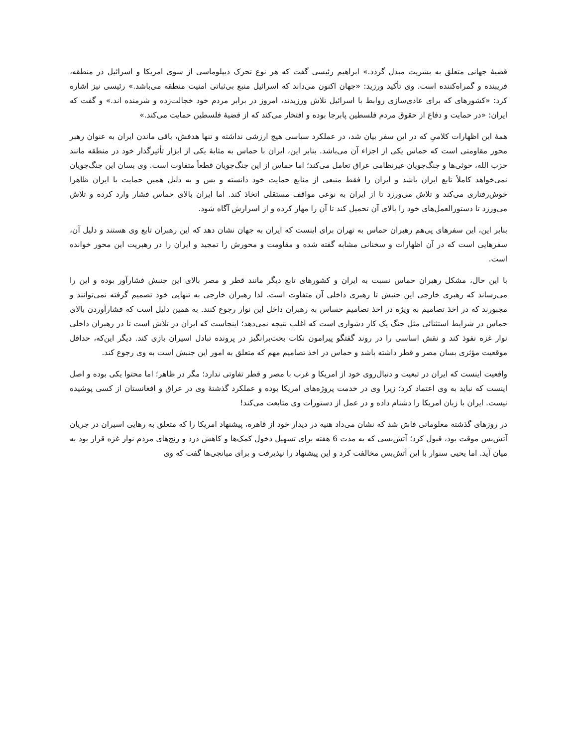قضیهٔ جهانی متعلق به بشریت مبدل گردد.» ابراهیم رئیسی گفت که هر نوع تحرک دیپلوماسی از سوی امریکا و اسرائیل در منطقه، فریبنده و گمراه‌کننده است. وی تأکید ورزید: «جهان اکنون می‌داند که اسرائیل منبع بی‌ثباتی امنیت منطقه می‌باشد.» رئیسی نیز اشاره کرد: «کشورهای که برای عادی‌سازی روابط با اسرائیل تلاش ورزیدند، امروز در برابر مردم خود خجالت‌زده و شرمنده اند.» و گفت که ایران: «در حمایت و دفاع از حقوق مردم فلسطین پابرجا بوده و افتخار می‌کند که از قضیهٔ فلسطین حمایت می‌کند.»
همهٔ این اظهارات کلامیِ که در این سفر بیان شد، در عملکرد سیاسی هیچ ارزشی نداشته و تنها هدفش، باقی ماندن ایران به عنوان رهبر محور مقاومتی است که حماس یکی از اجزاء آن می‌باشد. بنابر این، ایران با حماس به مثابهٔ یکی از ابزار تأثیرگذار خود در منطقه مانند حزب الله، حوثی‌ها و جنگ‌جویان غیرنظامی عراق تعامل می‌کند؛ اما حماس از این جنگ‌جویان قطعاً متفاوت است. وی بسان این جنگ‌جویان نمی‌خواهد کاملاً تابع ایران باشد و ایران را فقط منبعی از منابع حمایت خود دانسته و بس و به دلیل همین حمایت با ایران ظاهرا خوش‌رفتاری می‌کند و تلاش می‌ورزد تا از ایران به نوعی مواقف مستقلی اتخاذ کند. اما ایران بالای حماس فشار وارد کرده و تلاش می‌ورزد تا دستورالعمل‌های خود را بالای آن تحمیل کند تا آن را مهار کرده و از اسرارش آگاه شود.
بنابر این، این سفرهای پی‌هم رهبران حماس به تهران برای اینست که ایران به جهان نشان دهد که این رهبران تابع وی هستند و دلیل آن، سفرهایی است که در آن اظهارات و سخنانی مشابه گفته شده و مقاومت و محورش را تمجید و ایران را در رهبریت این محور خوانده است.
با این حال، مشکل رهبران حماس نسبت به ایران و کشورهای تابع دیگر مانند قطر و مصر بالای این جنبش فشارآور بوده و این را می‌رساند که رهبری خارجی این جنبش تا رهبری داخلی آن متفاوت است. لذا رهبران خارجی به تنهایی خود تصمیم گرفته نمی‌توانند و مجبورند که در اخذ تصامیم به ویژه در اخذ تصامیم حساس به رهبران داخل این نوار رجوع کنند. به همین دلیل است که فشارآوردن بالای حماس در شرایط استثنائی مثل جنگ یک کار دشواری است که اغلب نتیجه نمی‌دهد؛ اینجاست که ایران در تلاش است تا در رهبران داخلی نوار غزه نفوذ کند و نقش اساسی را در روند گفتگو پیرامون نکات بحث‌برانگیز در پرونده تبادل اسیران بازی کند. دیگر این‌که، حداقل موقعیت مؤثری بسان مصر و قطر داشته باشد و حماس در اخذ تصامیم مهم که متعلق به امور این جنبش است به وی رجوع کند.
واقعیت اینست که ایران در تبعیت و دنبال‌روی خود از امریکا و غرب با مصر و قطر تفاوتی ندارد؛ مگر در ظاهر؛ اما محتوا یکی بوده و اصل اینست که نباید به وی اعتماد کرد؛ زیرا وی در خدمت پروژه‌های امریکا بوده و عملکرد گذشتهٔ وی در عراق و افغانستان از کسی پوشیده نیست. ایران با زبان امریکا را دشنام داده و در عمل از دستورات وی متابعت می‌کند!
در روزهای گذشته معلوماتی فاش شد که نشان می‌داد هنیه در دیدار خود از قاهره، پیشنهاد امریکا را که متعلق به رهایی اسیران در جریان آتش‌بس موقت بود، قبول کرد؛ آتش‌بسی که به مدت 6 هفته برای تسهیل دخول کمک‌ها و کاهش درد و رنج‌های مردم نوار غزه قرار بود به میان آید. اما یحیی سنوار با این آتش‌بس مخالفت کرد و این پیشنهاد را نپذیرفت و برای میانجی‌ها گفت که وی